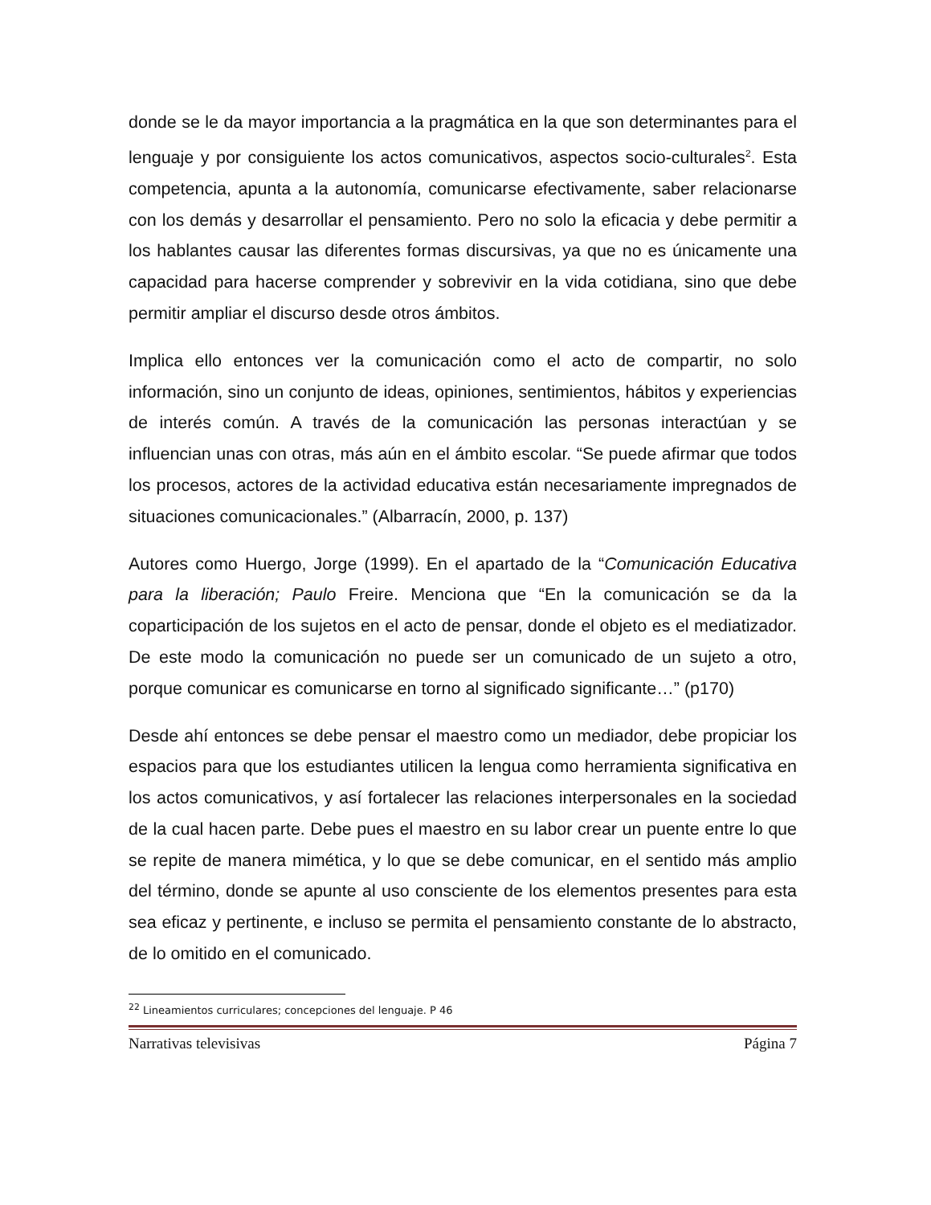donde se le da mayor importancia a la pragmática en la que son determinantes para el lenguaje y por consiguiente los actos comunicativos, aspectos socio-culturales<sup>2</sup>. Esta competencia, apunta a la autonomía, comunicarse efectivamente, saber relacionarse con los demás y desarrollar el pensamiento. Pero no solo la eficacia y debe permitir a los hablantes causar las diferentes formas discursivas, ya que no es únicamente una capacidad para hacerse comprender y sobrevivir en la vida cotidiana, sino que debe permitir ampliar el discurso desde otros ámbitos.
Implica ello entonces ver la comunicación como el acto de compartir, no solo información, sino un conjunto de ideas, opiniones, sentimientos, hábitos y experiencias de interés común. A través de la comunicación las personas interactúan y se influencian unas con otras, más aún en el ámbito escolar. “Se puede afirmar que todos los procesos, actores de la actividad educativa están necesariamente impregnados de situaciones comunicacionales.” (Albarracín, 2000, p. 137)
Autores como Huergo, Jorge (1999). En el apartado de la “Comunicación Educativa para la liberación; Paulo Freire. Menciona que “En la comunicación se da la coparticipación de los sujetos en el acto de pensar, donde el objeto es el mediatizador. De este modo la comunicación no puede ser un comunicado de un sujeto a otro, porque comunicar es comunicarse en torno al significado significante…” (p170)
Desde ahí entonces se debe pensar el maestro como un mediador, debe propiciar los espacios para que los estudiantes utilicen la lengua como herramienta significativa en los actos comunicativos, y así fortalecer las relaciones interpersonales en la sociedad de la cual hacen parte. Debe pues el maestro en su labor crear un puente entre lo que se repite de manera mimética, y lo que se debe comunicar, en el sentido más amplio del término, donde se apunte al uso consciente de los elementos presentes para esta sea eficaz y pertinente, e incluso se permita el pensamiento constante de lo abstracto, de lo omitido en el comunicado.
<sup>22</sup> Lineamientos curriculares; concepciones del lenguaje. P 46
Narrativas televisivas Página 7